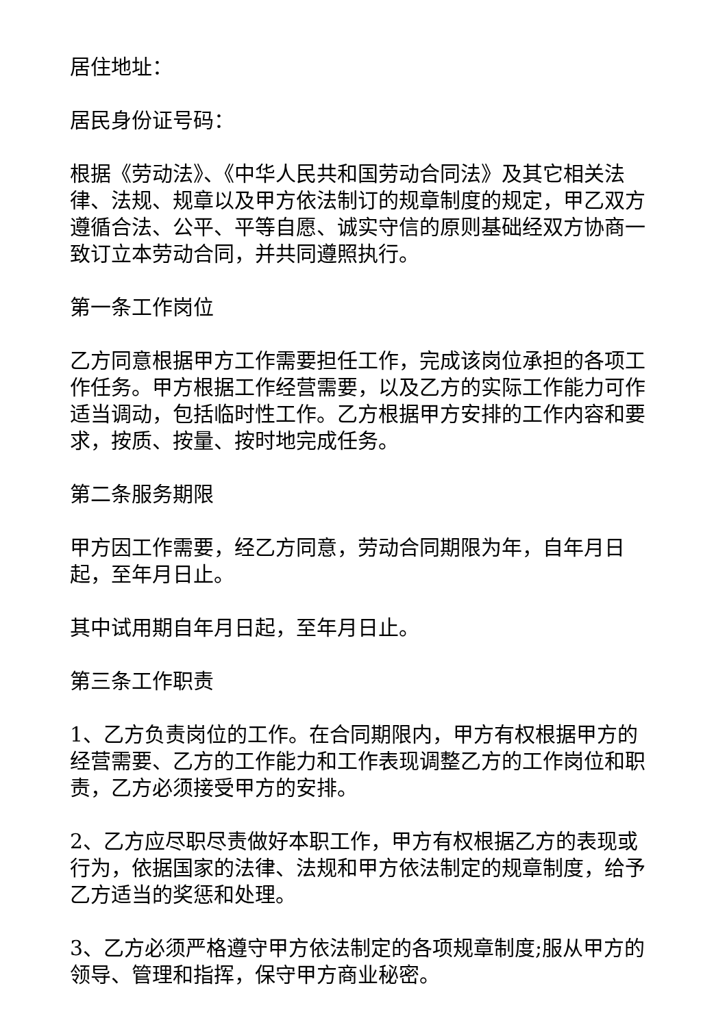居住地址：
居民身份证号码：
根据《劳动法》、《中华人民共和国劳动合同法》及其它相关法律、法规、规章以及甲方依法制订的规章制度的规定，甲乙双方遵循合法、公平、平等自愿、诚实守信的原则基础经双方协商一致订立本劳动合同，并共同遵照执行。
第一条工作岗位
乙方同意根据甲方工作需要担任工作，完成该岗位承担的各项工作任务。甲方根据工作经营需要，以及乙方的实际工作能力可作适当调动，包括临时性工作。乙方根据甲方安排的工作内容和要求，按质、按量、按时地完成任务。
第二条服务期限
甲方因工作需要，经乙方同意，劳动合同期限为年，自年月日起，至年月日止。
其中试用期自年月日起，至年月日止。
第三条工作职责
1、乙方负责岗位的工作。在合同期限内，甲方有权根据甲方的经营需要、乙方的工作能力和工作表现调整乙方的工作岗位和职责，乙方必须接受甲方的安排。
2、乙方应尽职尽责做好本职工作，甲方有权根据乙方的表现或行为，依据国家的法律、法规和甲方依法制定的规章制度，给予乙方适当的奖惩和处理。
3、乙方必须严格遵守甲方依法制定的各项规章制度;服从甲方的领导、管理和指挥，保守甲方商业秘密。